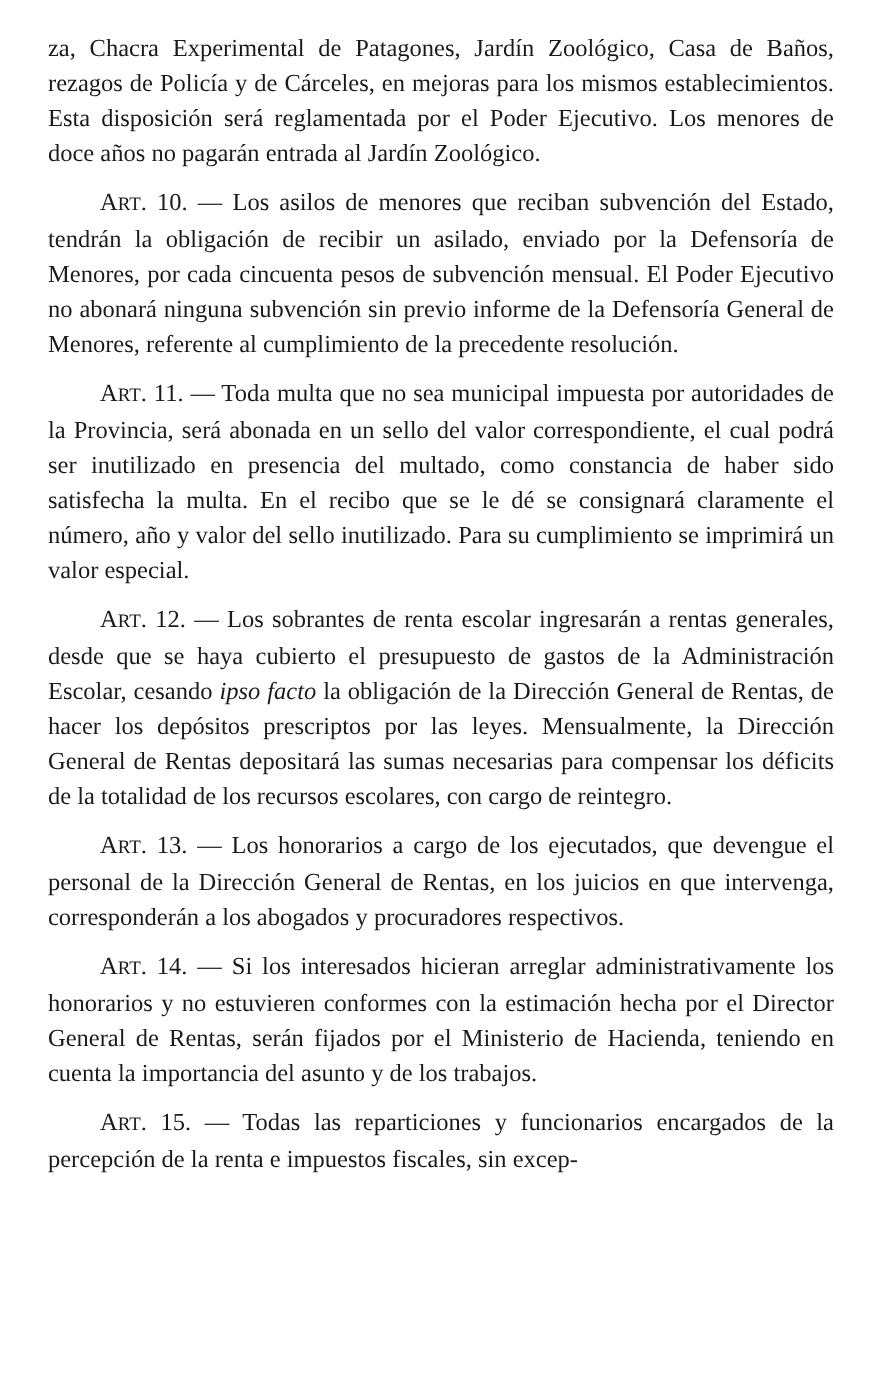za, Chacra Experimental de Patagones, Jardín Zoológico, Casa de Baños, rezagos de Policía y de Cárceles, en mejoras para los mismos establecimientos. Esta disposición será reglamentada por el Poder Ejecutivo. Los menores de doce años no pagarán entrada al Jardín Zoológico.
ART. 10. — Los asilos de menores que reciban subvención del Estado, tendrán la obligación de recibir un asilado, enviado por la Defensoría de Menores, por cada cincuenta pesos de subvención mensual. El Poder Ejecutivo no abonará ninguna subvención sin previo informe de la Defensoría General de Menores, referente al cumplimiento de la precedente resolución.
ART. 11. — Toda multa que no sea municipal impuesta por autoridades de la Provincia, será abonada en un sello del valor correspondiente, el cual podrá ser inutilizado en presencia del multado, como constancia de haber sido satisfecha la multa. En el recibo que se le dé se consignará claramente el número, año y valor del sello inutilizado. Para su cumplimiento se imprimirá un valor especial.
ART. 12. — Los sobrantes de renta escolar ingresarán a rentas generales, desde que se haya cubierto el presupuesto de gastos de la Administración Escolar, cesando ipso facto la obligación de la Dirección General de Rentas, de hacer los depósitos prescriptos por las leyes. Mensualmente, la Dirección General de Rentas depositará las sumas necesarias para compensar los déficits de la totalidad de los recursos escolares, con cargo de reintegro.
ART. 13. — Los honorarios a cargo de los ejecutados, que devengue el personal de la Dirección General de Rentas, en los juicios en que intervenga, corresponderán a los abogados y procuradores respectivos.
ART. 14. — Si los interesados hicieran arreglar administrativamente los honorarios y no estuvieren conformes con la estimación hecha por el Director General de Rentas, serán fijados por el Ministerio de Hacienda, teniendo en cuenta la importancia del asunto y de los trabajos.
ART. 15. — Todas las reparticiones y funcionarios encargados de la percepción de la renta e impuestos fiscales, sin excep-